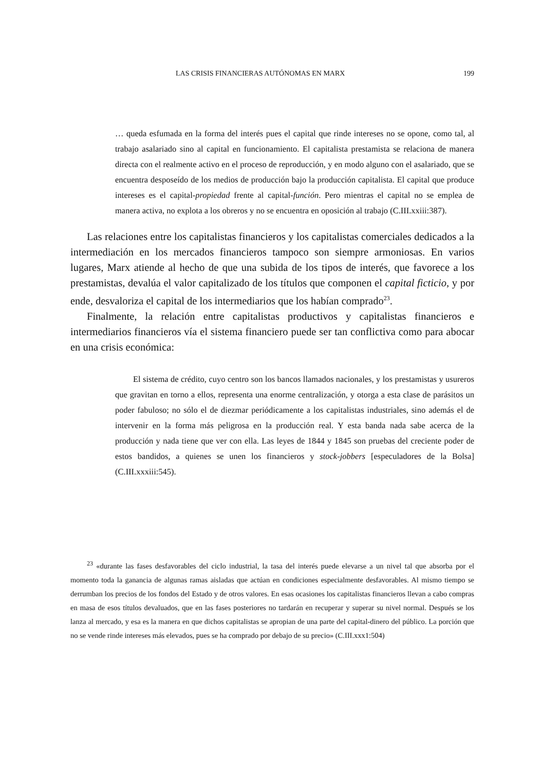LAS CRISIS FINANCIERAS AUTÓNOMAS EN MARX 199
… queda esfumada en la forma del interés pues el capital que rinde intereses no se opone, como tal, al trabajo asalariado sino al capital en funcionamiento. El capitalista prestamista se relaciona de manera directa con el realmente activo en el proceso de reproducción, y en modo alguno con el asalariado, que se encuentra desposeído de los medios de producción bajo la producción capitalista. El capital que produce intereses es el capital-propiedad frente al capital-función. Pero mientras el capital no se emplea de manera activa, no explota a los obreros y no se encuentra en oposición al trabajo (C.III.xxiii:387).
Las relaciones entre los capitalistas financieros y los capitalistas comerciales dedicados a la intermediación en los mercados financieros tampoco son siempre armoniosas. En varios lugares, Marx atiende al hecho de que una subida de los tipos de interés, que favorece a los prestamistas, devalúa el valor capitalizado de los títulos que componen el capital ficticio, y por ende, desvaloriza el capital de los intermediarios que los habían comprado<sup>23</sup>.
Finalmente, la relación entre capitalistas productivos y capitalistas financieros e intermediarios financieros vía el sistema financiero puede ser tan conflictiva como para abocar en una crisis económica:
El sistema de crédito, cuyo centro son los bancos llamados nacionales, y los prestamistas y usureros que gravitan en torno a ellos, representa una enorme centralización, y otorga a esta clase de parásitos un poder fabuloso; no sólo el de diezmar periódicamente a los capitalistas industriales, sino además el de intervenir en la forma más peligrosa en la producción real. Y esta banda nada sabe acerca de la producción y nada tiene que ver con ella. Las leyes de 1844 y 1845 son pruebas del creciente poder de estos bandidos, a quienes se unen los financieros y stock-jobbers [especuladores de la Bolsa] (C.III.xxxiii:545).
<sup>23</sup> «durante las fases desfavorables del ciclo industrial, la tasa del interés puede elevarse a un nivel tal que absorba por el momento toda la ganancia de algunas ramas aisladas que actúan en condiciones especialmente desfavorables. Al mismo tiempo se derrumban los precios de los fondos del Estado y de otros valores. En esas ocasiones los capitalistas financieros llevan a cabo compras en masa de esos títulos devaluados, que en las fases posteriores no tardarán en recuperar y superar su nivel normal. Después se los lanza al mercado, y esa es la manera en que dichos capitalistas se apropian de una parte del capital-dinero del público. La porción que no se vende rinde intereses más elevados, pues se ha comprado por debajo de su precio» (C.III.xxx1:504)